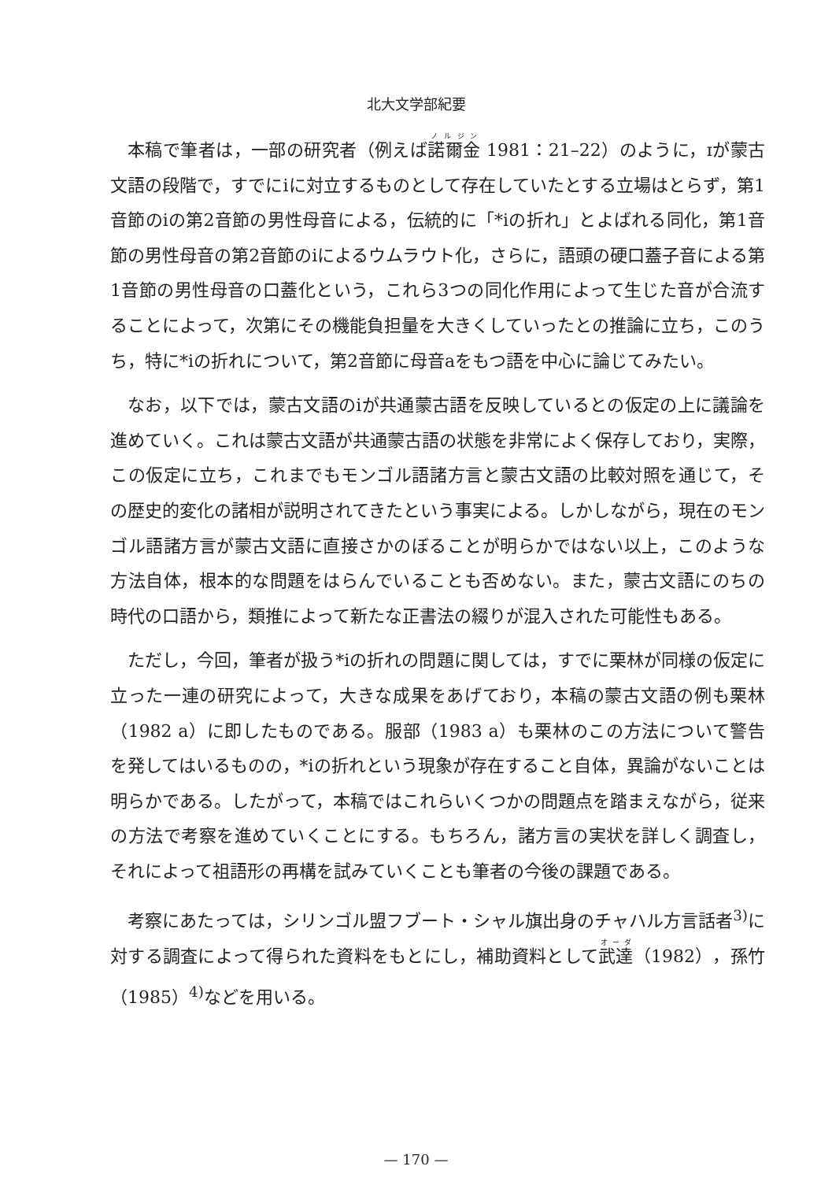北大文学部紀要
本稿で筆者は，一部の研究者（例えば諾爾金 1981：21–22）のように，ɪが蒙古文語の段階で，すでにiに対立するものとして存在していたとする立場はとらず，第1音節のiの第2音節の男性母音による，伝統的に「*iの折れ」とよばれる同化，第1音節の男性母音の第2音節のiによるウムラウト化，さらに，語頭の硬口蓋子音による第1音節の男性母音の口蓋化という，これら3つの同化作用によって生じた音が合流することによって，次第にその機能負担量を大きくしていったとの推論に立ち，このうち，特に*iの折れについて，第2音節に母音aをもつ語を中心に論じてみたい。
なお，以下では，蒙古文語のiが共通蒙古語を反映しているとの仮定の上に議論を進めていく。これは蒙古文語が共通蒙古語の状態を非常によく保存しており，実際，この仮定に立ち，これまでもモンゴル語諸方言と蒙古文語の比較対照を通じて，その歴史的変化の諸相が説明されてきたという事実による。しかしながら，現在のモンゴル語諸方言が蒙古文語に直接さかのぼることが明らかではない以上，このような方法自体，根本的な問題をはらんでいることも否めない。また，蒙古文語にのちの時代の口語から，類推によって新たな正書法の綴りが混入された可能性もある。
ただし，今回，筆者が扱う*iの折れの問題に関しては，すでに栗林が同様の仮定に立った一連の研究によって，大きな成果をあげており，本稿の蒙古文語の例も栗林（1982 a）に即したものである。服部（1983 a）も栗林のこの方法について警告を発してはいるものの，*iの折れという現象が存在すること自体，異論がないことは明らかである。したがって，本稿ではこれらいくつかの問題点を踏まえながら，従来の方法で考察を進めていくことにする。もちろん，諸方言の実状を詳しく調査し，それによって祖語形の再構を試みていくことも筆者の今後の課題である。
考察にあたっては，シリンゴル盟フブート・シャル旗出身のチャハル方言話者<sup>3)</sup>に対する調査によって得られた資料をもとにし，補助資料として武達（1982），孫竹（1985）<sup>4)</sup>などを用いる。
— 170 —